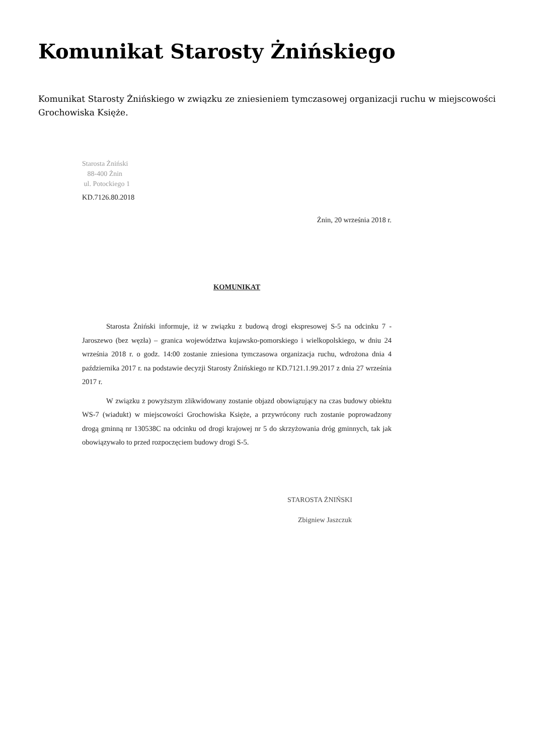Komunikat Starosty Żnińskiego
Komunikat Starosty Żnińskiego w związku ze zniesieniem tymczasowej organizacji ruchu w miejscowości Grochowiska Księże.
Starosta Żniński
88-400 Żnin
ul. Potockiego 1
KD.7126.80.2018
Żnin, 20 września 2018 r.
KOMUNIKAT
Starosta Żniński informuje, iż w związku z budową drogi ekspresowej S-5 na odcinku 7 - Jaroszewo (bez węzła) – granica województwa kujawsko-pomorskiego i wielkopolskiego, w dniu 24 września 2018 r. o godz. 14:00 zostanie zniesiona tymczasowa organizacja ruchu, wdrożona dnia 4 października 2017 r. na podstawie decyzji Starosty Żnińskiego nr KD.7121.1.99.2017 z dnia 27 września 2017 r.
W związku z powyższym zlikwidowany zostanie objazd obowiązujący na czas budowy obiektu WS-7 (wiadukt) w miejscowości Grochowiska Księże, a przywrócony ruch zostanie poprowadzony drogą gminną nr 130538C na odcinku od drogi krajowej nr 5 do skrzyżowania dróg gminnych, tak jak obowiązywało to przed rozpoczęciem budowy drogi S-5.
STAROSTA ŻNIŃSKI
Zbigniew Jaszczuk